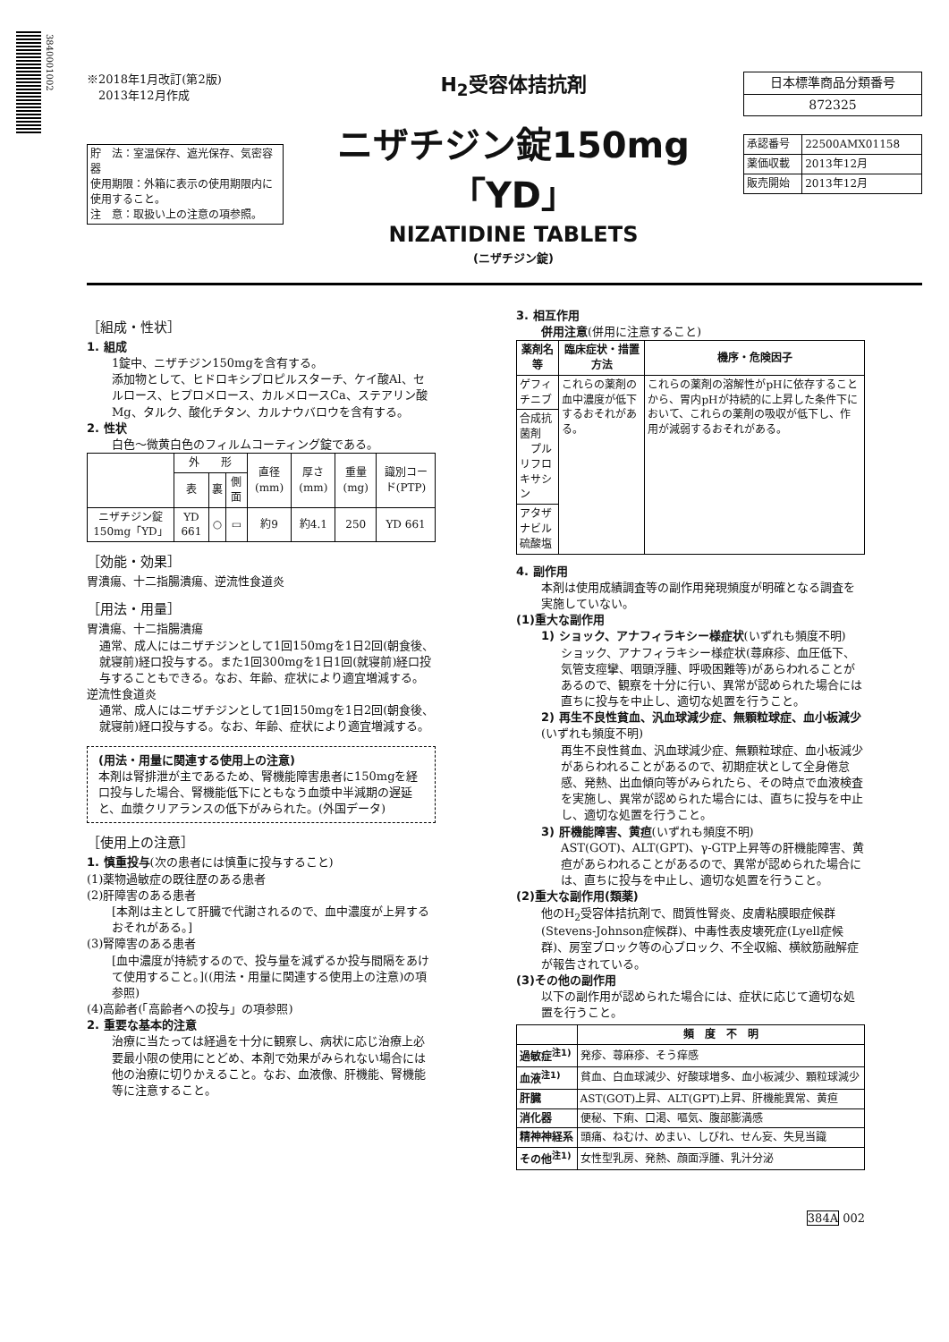3840001002
※2018年1月改訂(第2版)
　2013年12月作成
| 貯 法：室温保存、遮光保存、気密容器 使用期限：外箱に表示の使用期限内に使用すること。 注 意：取扱い上の注意の項参照。 |
H<sub>2</sub>受容体拮抗剤
ニザチジン錠150mg「YD」
NIZATIDINE TABLETS
(ニザチジン錠)
| 日本標準商品分類番号 |
| 872325 |
| 承認番号 | 22500AMX01158 |
| 薬価収載 | 2013年12月 |
| 販売開始 | 2013年12月 |
［組成・性状］
1. 組成
1錠中、ニザチジン150mgを含有する。
添加物として、ヒドロキシプロピルスターチ、ケイ酸Al、セルロース、ヒプロメロース、カルメロースCa、ステアリン酸Mg、タルク、酸化チタン、カルナウバロウを含有する。
2. 性状
白色～微黄白色のフィルムコーティング錠である。
| | 外 形 | | | 直径(mm) | 厚さ(mm) | 重量(mg) | 識別コード(PTP) |
| | 表 | 裏 | 側面 | | | | |
| ニザチジン錠150mg「YD」 | YD 661 | ○ | ▭ | 約9 | 約4.1 | 250 | YD 661 |
［効能・効果］
胃潰瘍、十二指腸潰瘍、逆流性食道炎
［用法・用量］
胃潰瘍、十二指腸潰瘍
通常、成人にはニザチジンとして1回150mgを1日2回(朝食後、就寝前)経口投与する。また1回300mgを1日1回(就寝前)経口投与することもできる。なお、年齢、症状により適宜増減する。
逆流性食道炎
通常、成人にはニザチジンとして1回150mgを1日2回(朝食後、就寝前)経口投与する。なお、年齢、症状により適宜増減する。
(用法・用量に関連する使用上の注意)
本剤は腎排泄が主であるため、腎機能障害患者に150mgを経口投与した場合、腎機能低下にともなう血漿中半減期の遅延と、血漿クリアランスの低下がみられた。(外国データ)
［使用上の注意］
1. 慎重投与(次の患者には慎重に投与すること)
(1)薬物過敏症の既往歴のある患者
(2)肝障害のある患者
[本剤は主として肝臓で代謝されるので、血中濃度が上昇するおそれがある。]
(3)腎障害のある患者
[血中濃度が持続するので、投与量を減ずるか投与間隔をあけて使用すること。]((用法・用量に関連する使用上の注意)の項参照)
(4)高齢者(「高齢者への投与」の項参照)
2. 重要な基本的注意
治療に当たっては経過を十分に観察し、病状に応じ治療上必要最小限の使用にとどめ、本剤で効果がみられない場合には他の治療に切りかえること。なお、血液像、肝機能、腎機能等に注意すること。
3. 相互作用
併用注意(併用に注意すること)
| 薬剤名等 | 臨床症状・措置方法 | 機序・危険因子 |
| --- | --- | --- |
| ゲフィチニブ | これらの薬剤の血中濃度が低下するおそれがある。 | これらの薬剤の溶解性がpHに依存することから、胃内pHが持続的に上昇した条件下において、これらの薬剤の吸収が低下し、作用が減弱するおそれがある。 |
| 合成抗菌剤 プルリフロキサシン | | |
| アタザナビル硫酸塩 | | |
4. 副作用
本剤は使用成績調査等の副作用発現頻度が明確となる調査を実施していない。
(1)重大な副作用
1) ショック、アナフィラキシー様症状(いずれも頻度不明)
ショック、アナフィラキシー様症状(蕁麻疹、血圧低下、気管支痙攣、咽頭浮腫、呼吸困難等)があらわれることがあるので、観察を十分に行い、異常が認められた場合には直ちに投与を中止し、適切な処置を行うこと。
2) 再生不良性貧血、汎血球減少症、無顆粒球症、血小板減少(いずれも頻度不明)
再生不良性貧血、汎血球減少症、無顆粒球症、血小板減少があらわれることがあるので、初期症状として全身倦怠感、発熱、出血傾向等がみられたら、その時点で血液検査を実施し、異常が認められた場合には、直ちに投与を中止し、適切な処置を行うこと。
3) 肝機能障害、黄疸(いずれも頻度不明)
AST(GOT)、ALT(GPT)、γ-GTP上昇等の肝機能障害、黄疸があらわれることがあるので、異常が認められた場合には、直ちに投与を中止し、適切な処置を行うこと。
(2)重大な副作用(類薬)
他のH<sub>2</sub>受容体拮抗剤で、間質性腎炎、皮膚粘膜眼症候群(Stevens-Johnson症候群)、中毒性表皮壊死症(Lyell症候群)、房室ブロック等の心ブロック、不全収縮、横紋筋融解症が報告されている。
(3)その他の副作用
以下の副作用が認められた場合には、症状に応じて適切な処置を行うこと。
| | 頻 度 不 明 |
| --- | --- |
| 過敏症<sup>注1)</sup> | 発疹、蕁麻疹、そう痒感 |
| 血液<sup>注1)</sup> | 貧血、白血球減少、好酸球増多、血小板減少、顆粒球減少 |
| 肝臓 | AST(GOT)上昇、ALT(GPT)上昇、肝機能異常、黄疸 |
| 消化器 | 便秘、下痢、口渇、嘔気、腹部膨満感 |
| 精神神経系 | 頭痛、ねむけ、めまい、しびれ、せん妄、失見当識 |
| その他<sup>注1)</sup> | 女性型乳房、発熱、顔面浮腫、乳汁分泌 |
384A 002